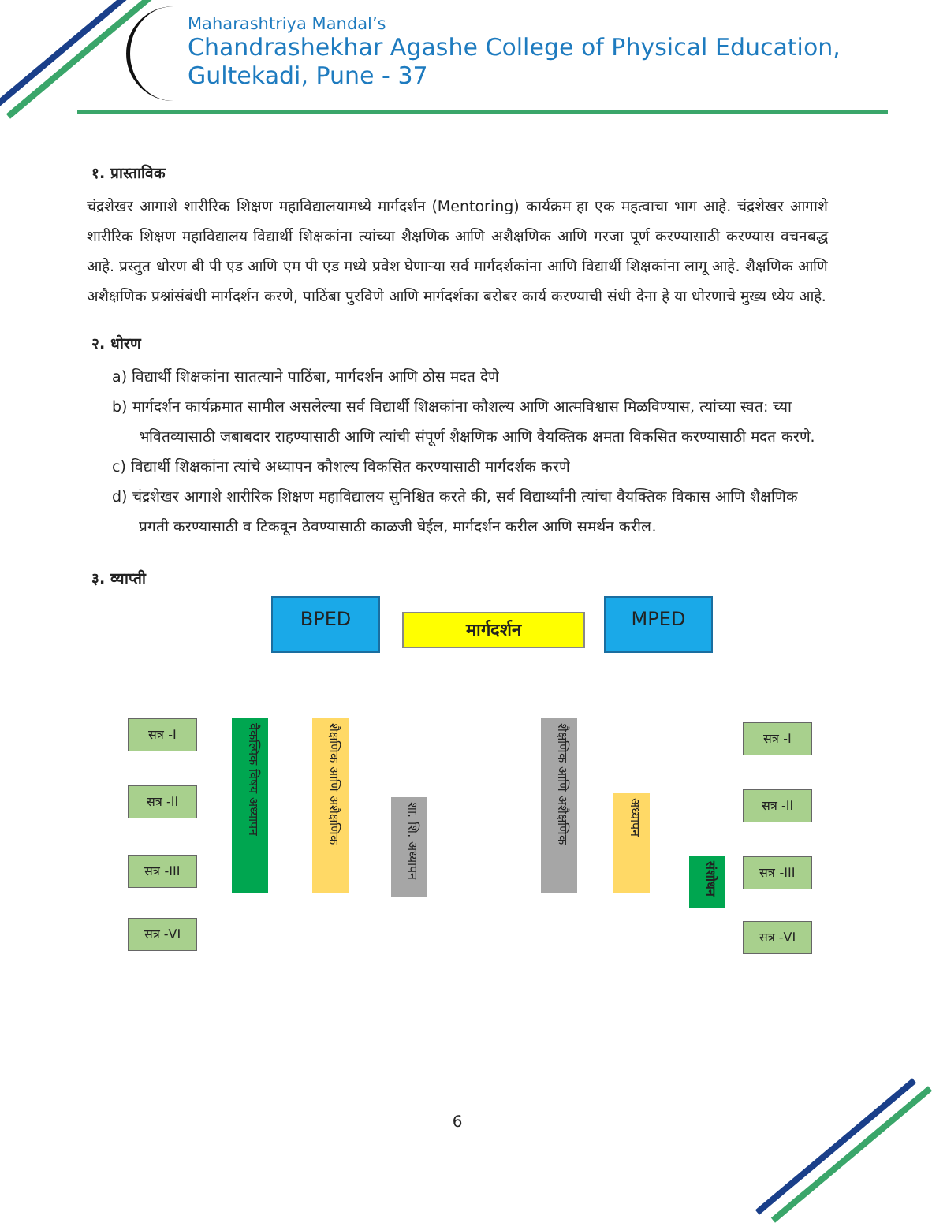Maharashtriya Mandal’s
Chandrashekhar Agashe College of Physical Education,
Gultekadi, Pune - 37
१. प्रास्ताविक
चंद्रशेखर आगाशे शारीरिक शिक्षण महाविद्यालयामध्ये मार्गदर्शन (Mentoring) कार्यक्रम हा एक महत्वाचा भाग आहे. चंद्रशेखर आगाशे शारीरिक शिक्षण महाविद्यालय विद्यार्थी शिक्षकांना त्यांच्या शैक्षणिक आणि अशैक्षणिक आणि गरजा पूर्ण करण्यासाठी करण्यास वचनबद्ध आहे. प्रस्तुत धोरण बी पी एड आणि एम पी एड मध्ये प्रवेश घेणाऱ्या सर्व मार्गदर्शकांना आणि विद्यार्थी शिक्षकांना लागू आहे. शैक्षणिक आणि अशैक्षणिक प्रश्नांसंबंधी मार्गदर्शन करणे, पाठिंबा पुरविणे आणि मार्गदर्शका बरोबर कार्य करण्याची संधी देना हे या धोरणाचे मुख्य ध्येय आहे.
२. धोरण
a) विद्यार्थी शिक्षकांना सातत्याने पाठिंबा, मार्गदर्शन आणि ठोस मदत देणे
b) मार्गदर्शन कार्यक्रमात सामील असलेल्या सर्व विद्यार्थी शिक्षकांना कौशल्य आणि आत्मविश्वास मिळविण्यास, त्यांच्या स्वत: च्या भवितव्यासाठी जबाबदार राहण्यासाठी आणि त्यांची संपूर्ण शैक्षणिक आणि वैयक्तिक क्षमता विकसित करण्यासाठी मदत करणे.
c) विद्यार्थी शिक्षकांना त्यांचे अध्यापन कौशल्य विकसित करण्यासाठी मार्गदर्शक करणे
d) चंद्रशेखर आगाशे शारीरिक शिक्षण महाविद्यालय सुनिश्चित करते की, सर्व विद्यार्थ्यांनी त्यांचा वैयक्तिक विकास आणि शैक्षणिक प्रगती करण्यासाठी व टिकवून ठेवण्यासाठी काळजी घेईल, मार्गदर्शन करील आणि समर्थन करील.
३. व्याप्ती
BPED
मार्गदर्शन
MPED
सत्र -I
सत्र -II
सत्र -III
सत्र -VI
वैकल्पिक विषय अध्यापन
शैक्षणिक आणि अशैक्षणिक
शा. शि. अध्यापन
शैक्षणिक आणि अशैक्षणिक
अध्यापन
संशोधन
सत्र -I
सत्र -II
सत्र -III
सत्र -VI
6